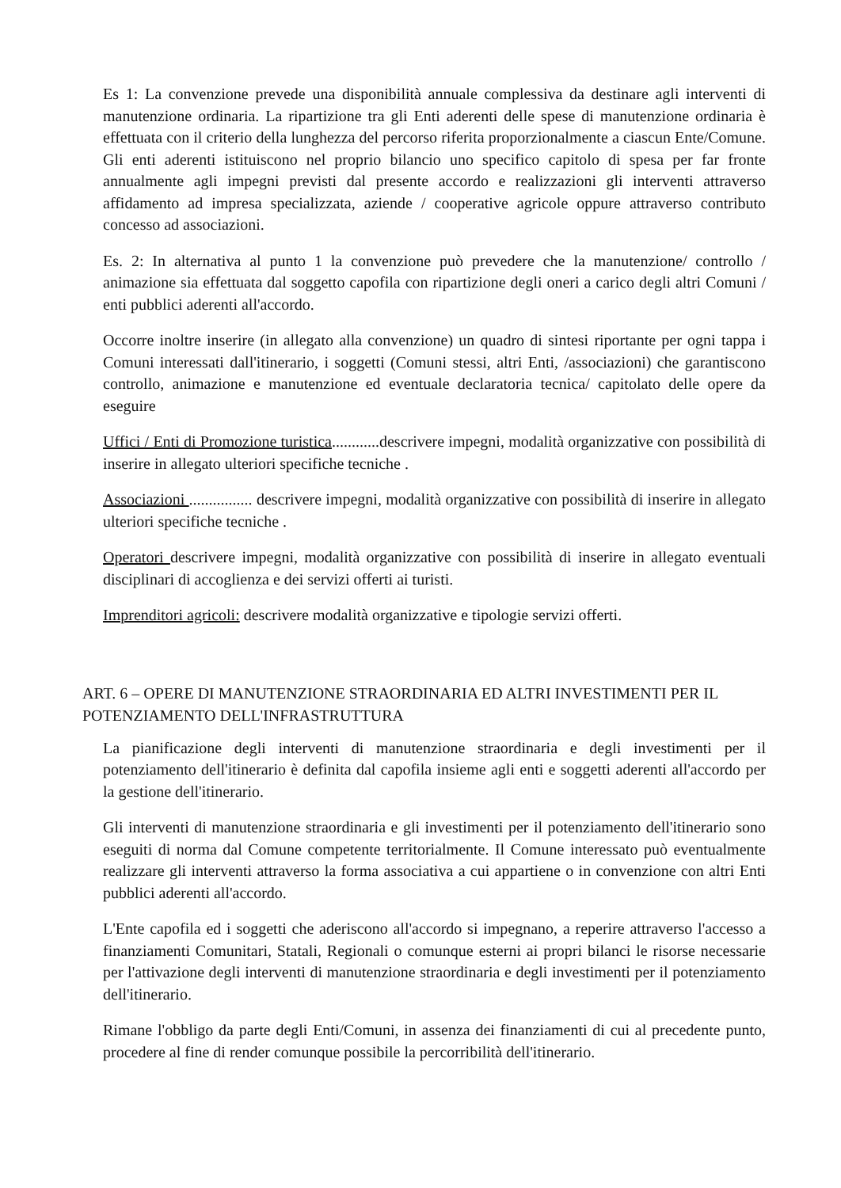Es 1: La convenzione prevede una disponibilità annuale complessiva da destinare agli interventi di manutenzione ordinaria. La ripartizione tra gli Enti aderenti delle spese di manutenzione ordinaria è effettuata con il criterio della lunghezza del percorso riferita proporzionalmente a ciascun Ente/Comune. Gli enti aderenti istituiscono nel proprio bilancio uno specifico capitolo di spesa per far fronte annualmente agli impegni previsti dal presente accordo e realizzazioni gli interventi attraverso affidamento ad impresa specializzata, aziende / cooperative agricole oppure attraverso contributo concesso ad associazioni.
Es. 2: In alternativa al punto 1 la convenzione può prevedere che la manutenzione/ controllo / animazione sia effettuata dal soggetto capofila con ripartizione degli oneri a carico degli altri Comuni / enti pubblici aderenti all'accordo.
Occorre inoltre inserire (in allegato alla convenzione) un quadro di sintesi riportante per ogni tappa i Comuni interessati dall'itinerario, i soggetti (Comuni stessi, altri Enti, /associazioni) che garantiscono controllo, animazione e manutenzione ed eventuale declaratoria tecnica/ capitolato delle opere da eseguire
Uffici / Enti di Promozione turistica............descrivere impegni, modalità organizzative con possibilità di inserire in allegato ulteriori specifiche tecniche .
Associazioni ................ descrivere impegni, modalità organizzative con possibilità di inserire in allegato ulteriori specifiche tecniche .
Operatori descrivere impegni, modalità organizzative con possibilità di inserire in allegato eventuali disciplinari di accoglienza e dei servizi offerti ai turisti.
Imprenditori agricoli: descrivere modalità organizzative e tipologie servizi offerti.
ART. 6 – OPERE DI MANUTENZIONE STRAORDINARIA ED ALTRI INVESTIMENTI PER IL POTENZIAMENTO DELL'INFRASTRUTTURA
La pianificazione degli interventi di manutenzione straordinaria e degli investimenti per il potenziamento dell'itinerario è definita dal capofila insieme agli enti e soggetti aderenti all'accordo per la gestione dell'itinerario.
Gli interventi di manutenzione straordinaria e gli investimenti per il potenziamento dell'itinerario sono eseguiti di norma dal Comune competente territorialmente. Il Comune interessato può eventualmente realizzare gli interventi attraverso la forma associativa a cui appartiene o in convenzione con altri Enti pubblici aderenti all'accordo.
L'Ente capofila ed i soggetti che aderiscono all'accordo si impegnano, a reperire attraverso l'accesso a finanziamenti Comunitari, Statali, Regionali o comunque esterni ai propri bilanci le risorse necessarie per l'attivazione degli interventi di manutenzione straordinaria e degli investimenti per il potenziamento dell'itinerario.
Rimane l'obbligo da parte degli Enti/Comuni, in assenza dei finanziamenti di cui al precedente punto, procedere al fine di render comunque possibile la percorribilità dell'itinerario.